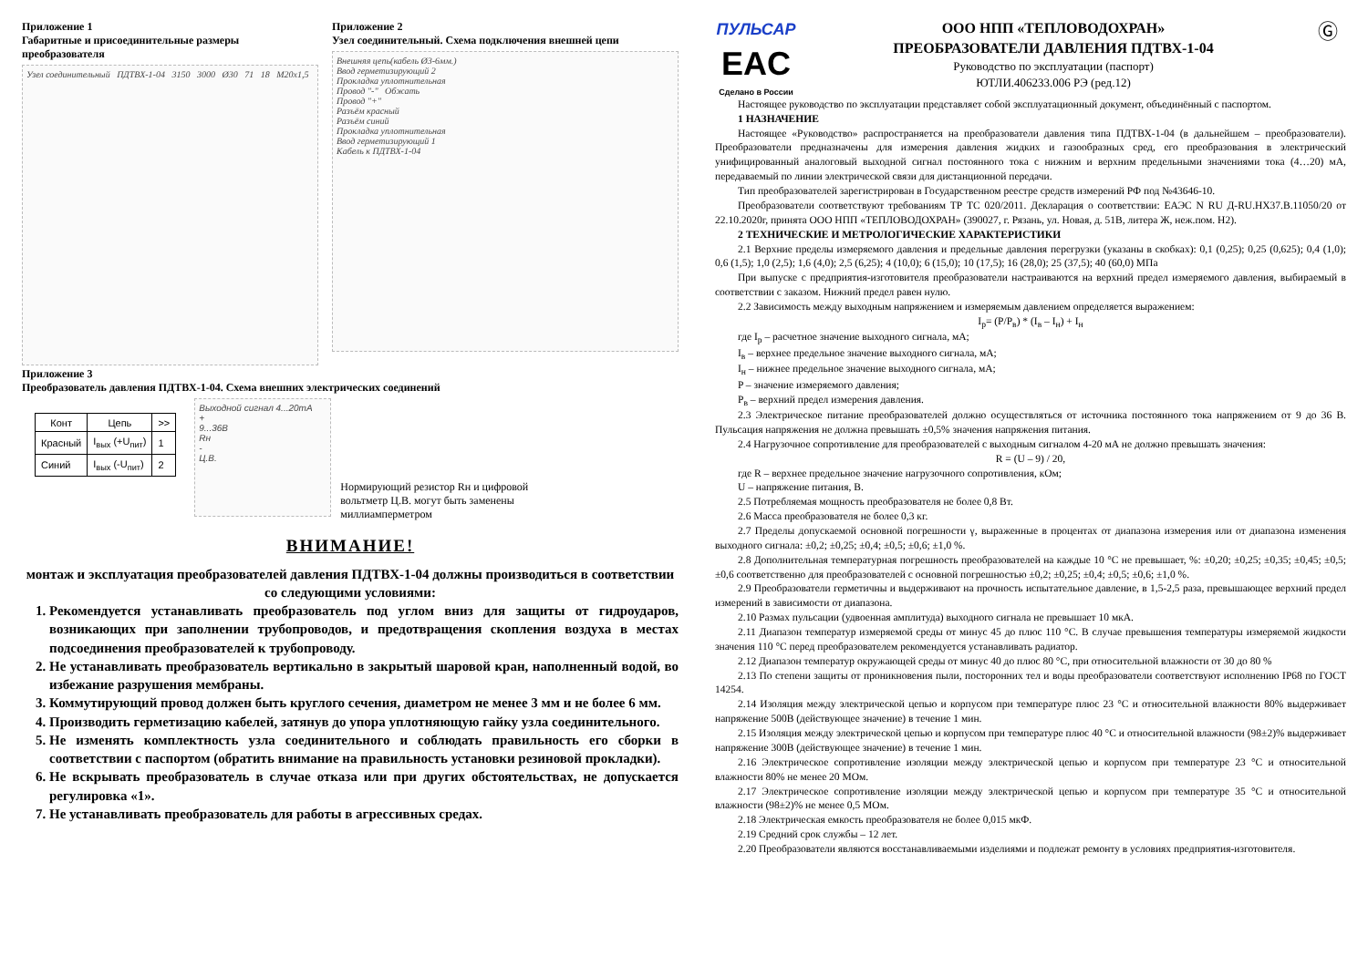Приложение 1
Габаритные и присоединительные размеры преобразователя
Узел соединительный ПДТВХ-1-04 3150 3000 Ø30 71 18 М20х1,5
Приложение 2
Узел соединительный. Схема подключения внешней цепи
Внешняя цепь(кабель Ø3-6мм.)
Ввод герметизирующий 2
Прокладка уплотнительная
Провод "-" Обжать
Провод "+"
Разъём красный
Разъём синий
Прокладка уплотнительная
Ввод герметизирующий 1
Кабель к ПДТВХ-1-04
Приложение 3
Преобразователь давления ПДТВХ-1-04. Схема внешних электрических соединений
| Конт | Цепь | >> |
| --- | --- | --- |
| Красный | I<sub>вых</sub> (+U<sub>пит</sub>) | 1 |
| Синий | I<sub>вых</sub> (-U<sub>пит</sub>) | 2 |
Выходной сигнал 4...20mA
+
9...36В
Rн
-
Ц.В.
Нормирующий резистор Rн и цифровой вольтметр Ц.В. могут быть заменены миллиамперметром
ВНИМАНИЕ!
монтаж и эксплуатация преобразователей давления ПДТВХ-1-04 должны производиться в соответствии со следующими условиями:
1. Рекомендуется устанавливать преобразователь под углом вниз для защиты от гидроударов, возникающих при заполнении трубопроводов, и предотвращения скопления воздуха в местах подсоединения преобразователей к трубопроводу.
2. Не устанавливать преобразователь вертикально в закрытый шаровой кран, наполненный водой, во избежание разрушения мембраны.
3. Коммутирующий провод должен быть круглого сечения, диаметром не менее 3 мм и не более 6 мм.
4. Производить герметизацию кабелей, затянув до упора уплотняющую гайку узла соединительного.
5. Не изменять комплектность узла соединительного и соблюдать правильность его сборки в соответствии с паспортом (обратить внимание на правильность установки резиновой прокладки).
6. Не вскрывать преобразователь в случае отказа или при других обстоятельствах, не допускается регулировка «1».
7. Не устанавливать преобразователь для работы в агрессивных средах.
ПУЛЬСАР
EAC
Сделано в России
ООО НПП «ТЕПЛОВОДОХРАН»
ПРЕОБРАЗОВАТЕЛИ ДАВЛЕНИЯ ПДТВХ-1-04
Руководство по эксплуатации (паспорт)
ЮТЛИ.406233.006 РЭ (ред.12)
Ⓖ
Настоящее руководство по эксплуатации представляет собой эксплуатационный документ, объединённый с паспортом.
1 НАЗНАЧЕНИЕ
Настоящее «Руководство» распространяется на преобразователи давления типа ПДТВХ-1-04 (в дальнейшем – преобразователи). Преобразователи предназначены для измерения давления жидких и газообразных сред, его преобразования в электрический унифицированный аналоговый выходной сигнал постоянного тока с нижним и верхним предельными значениями тока (4…20) мА, передаваемый по линии электрической связи для дистанционной передачи.
Тип преобразователей зарегистрирован в Государственном реестре средств измерений РФ под №43646-10.
Преобразователи соответствуют требованиям ТР ТС 020/2011. Декларация о соответствии: ЕАЭС N RU Д-RU.НХ37.В.11050/20 от 22.10.2020г, принята ООО НПП «ТЕПЛОВОДОХРАН» (390027, г. Рязань, ул. Новая, д. 51В, литера Ж, неж.пом. Н2).
2 ТЕХНИЧЕСКИЕ И МЕТРОЛОГИЧЕСКИЕ ХАРАКТЕРИСТИКИ
2.1 Верхние пределы измеряемого давления и предельные давления перегрузки (указаны в скобках): 0,1 (0,25); 0,25 (0,625); 0,4 (1,0); 0,6 (1,5); 1,0 (2,5); 1,6 (4,0); 2,5 (6,25); 4 (10,0); 6 (15,0); 10 (17,5); 16 (28,0); 25 (37,5); 40 (60,0) МПа
При выпуске с предприятия-изготовителя преобразователи настраиваются на верхний предел измеряемого давления, выбираемый в соответствии с заказом. Нижний предел равен нулю.
2.2 Зависимость между выходным напряжением и измеряемым давлением определяется выражением:
I<sub>p</sub>= (P/P<sub>в</sub>) * (I<sub>в</sub> – I<sub>н</sub>) + I<sub>н</sub>
где I<sub>p</sub> – расчетное значение выходного сигнала, мА;
I<sub>в</sub> – верхнее предельное значение выходного сигнала, мА;
I<sub>н</sub> – нижнее предельное значение выходного сигнала, мА;
P – значение измеряемого давления;
P<sub>в</sub> – верхний предел измерения давления.
2.3 Электрическое питание преобразователей должно осуществляться от источника постоянного тока напряжением от 9 до 36 В. Пульсация напряжения не должна превышать ±0,5% значения напряжения питания.
2.4 Нагрузочное сопротивление для преобразователей с выходным сигналом 4-20 мА не должно превышать значения:
R = (U – 9) / 20,
где R – верхнее предельное значение нагрузочного сопротивления, кОм;
U – напряжение питания, В.
2.5 Потребляемая мощность преобразователя не более 0,8 Вт.
2.6 Масса преобразователя не более 0,3 кг.
2.7 Пределы допускаемой основной погрешности γ, выраженные в процентах от диапазона измерения или от диапазона изменения выходного сигнала: ±0,2; ±0,25; ±0,4; ±0,5; ±0,6; ±1,0 %.
2.8 Дополнительная температурная погрешность преобразователей на каждые 10 °С не превышает, %: ±0,20; ±0,25; ±0,35; ±0,45; ±0,5; ±0,6 соответственно для преобразователей с основной погрешностью ±0,2; ±0,25; ±0,4; ±0,5; ±0,6; ±1,0 %.
2.9 Преобразователи герметичны и выдерживают на прочность испытательное давление, в 1,5-2,5 раза, превышающее верхний предел измерений в зависимости от диапазона.
2.10 Размах пульсации (удвоенная амплитуда) выходного сигнала не превышает 10 мкА.
2.11 Диапазон температур измеряемой среды от минус 45 до плюс 110 °С. В случае превышения температуры измеряемой жидкости значения 110 °С перед преобразователем рекомендуется устанавливать радиатор.
2.12 Диапазон температур окружающей среды от минус 40 до плюс 80 °С, при относительной влажности от 30 до 80 %
2.13 По степени защиты от проникновения пыли, посторонних тел и воды преобразователи соответствуют исполнению IP68 по ГОСТ 14254.
2.14 Изоляция между электрической цепью и корпусом при температуре плюс 23 °С и относительной влажности 80% выдерживает напряжение 500В (действующее значение) в течение 1 мин.
2.15 Изоляция между электрической цепью и корпусом при температуре плюс 40 °С и относительной влажности (98±2)% выдерживает напряжение 300В (действующее значение) в течение 1 мин.
2.16 Электрическое сопротивление изоляции между электрической цепью и корпусом при температуре 23 °С и относительной влажности 80% не менее 20 МОм.
2.17 Электрическое сопротивление изоляции между электрической цепью и корпусом при температуре 35 °С и относительной влажности (98±2)% не менее 0,5 МОм.
2.18 Электрическая емкость преобразователя не более 0,015 мкФ.
2.19 Средний срок службы – 12 лет.
2.20 Преобразователи являются восстанавливаемыми изделиями и подлежат ремонту в условиях предприятия-изготовителя.